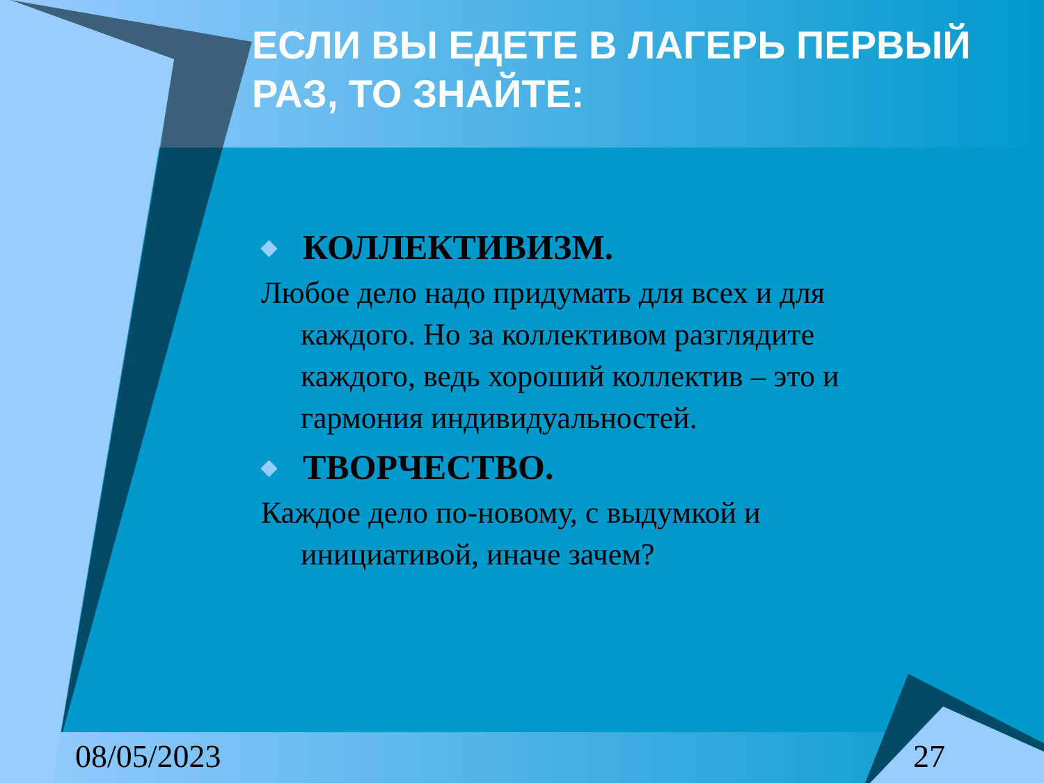ЕСЛИ ВЫ ЕДЕТЕ В ЛАГЕРЬ ПЕРВЫЙ РАЗ, ТО ЗНАЙТЕ:
◆ КОЛЛЕКТИВИЗМ.
Любое дело надо придумать для всех и для каждого. Но за коллективом разглядите каждого, ведь хороший коллектив – это и гармония индивидуальностей.
◆ ТВОРЧЕСТВО.
Каждое дело по-новому, с выдумкой и инициативой, иначе зачем?
08/05/2023 27